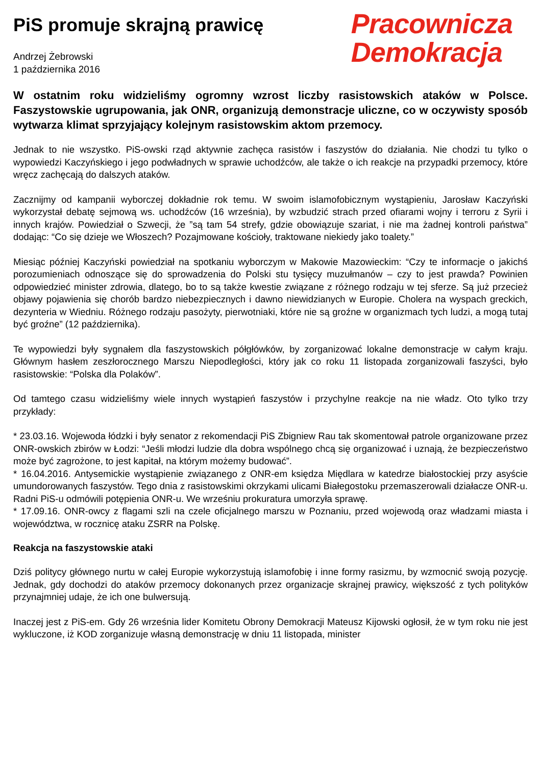PiS promuje skrajną prawicę
Andrzej Żebrowski
1 października 2016
Pracownicza
Demokracja
W ostatnim roku widzieliśmy ogromny wzrost liczby rasistowskich ataków w Polsce. Faszystowskie ugrupowania, jak ONR, organizują demonstracje uliczne, co w oczywisty sposób wytwarza klimat sprzyjający kolejnym rasistowskim aktom przemocy.
Jednak to nie wszystko. PiS-owski rząd aktywnie zachęca rasistów i faszystów do działania. Nie chodzi tu tylko o wypowiedzi Kaczyńskiego i jego podwładnych w sprawie uchodźców, ale także o ich reakcje na przypadki przemocy, które wręcz zachęcają do dalszych ataków.
Zacznijmy od kampanii wyborczej dokładnie rok temu. W swoim islamofobicznym wystąpieniu, Jarosław Kaczyński wykorzystał debatę sejmową ws. uchodźców (16 września), by wzbudzić strach przed ofiarami wojny i terroru z Syrii i innych krajów. Powiedział o Szwecji, że ”są tam 54 strefy, gdzie obowiązuje szariat, i nie ma żadnej kontroli państwa” dodając: “Co się dzieje we Włoszech? Pozajmowane kościoły, traktowane niekiedy jako toalety.”
Miesiąc później Kaczyński powiedział na spotkaniu wyborczym w Makowie Mazowieckim: “Czy te informacje o jakichś porozumieniach odnoszące się do sprowadzenia do Polski stu tysięcy muzułmanów – czy to jest prawda? Powinien odpowiedzieć minister zdrowia, dlatego, bo to są także kwestie związane z różnego rodzaju w tej sferze. Są już przecież objawy pojawienia się chorób bardzo niebezpiecznych i dawno niewidzianych w Europie. Cholera na wyspach greckich, dezynteria w Wiedniu. Różnego rodzaju pasożyty, pierwotniaki, które nie są groźne w organizmach tych ludzi, a mogą tutaj być groźne” (12 października).
Te wypowiedzi były sygnałem dla faszystowskich półgłówków, by zorganizować lokalne demonstracje w całym kraju. Głównym hasłem zeszłorocznego Marszu Niepodległości, który jak co roku 11 listopada zorganizowali faszyści, było rasistowskie: “Polska dla Polaków”.
Od tamtego czasu widzieliśmy wiele innych wystąpień faszystów i przychylne reakcje na nie władz. Oto tylko trzy przykłady:
* 23.03.16. Wojewoda łódzki i były senator z rekomendacji PiS Zbigniew Rau tak skomentował patrole organizowane przez ONR-owskich zbirów w Łodzi: “Jeśli młodzi ludzie dla dobra wspólnego chcą się organizować i uznają, że bezpieczeństwo może być zagrożone, to jest kapitał, na którym możemy budować”.
* 16.04.2016. Antysemickie wystąpienie związanego z ONR-em księdza Międlara w katedrze białostockiej przy asyście umundorowanych faszystów. Tego dnia z rasistowskimi okrzykami ulicami Białegostoku przemaszerowali działacze ONR-u. Radni PiS-u odmówili potępienia ONR-u. We wrześniu prokuratura umorzyła sprawę.
* 17.09.16. ONR-owcy z flagami szli na czele oficjalnego marszu w Poznaniu, przed wojewodą oraz władzami miasta i województwa, w rocznicę ataku ZSRR na Polskę.
Reakcja na faszystowskie ataki
Dziś politycy głównego nurtu w całej Europie wykorzystują islamofobię i inne formy rasizmu, by wzmocnić swoją pozycję. Jednak, gdy dochodzi do ataków przemocy dokonanych przez organizacje skrajnej prawicy, większość z tych polityków przynajmniej udaje, że ich one bulwersują.
Inaczej jest z PiS-em. Gdy 26 września lider Komitetu Obrony Demokracji Mateusz Kijowski ogłosił, że w tym roku nie jest wykluczone, iż KOD zorganizuje własną demonstrację w dniu 11 listopada, minister